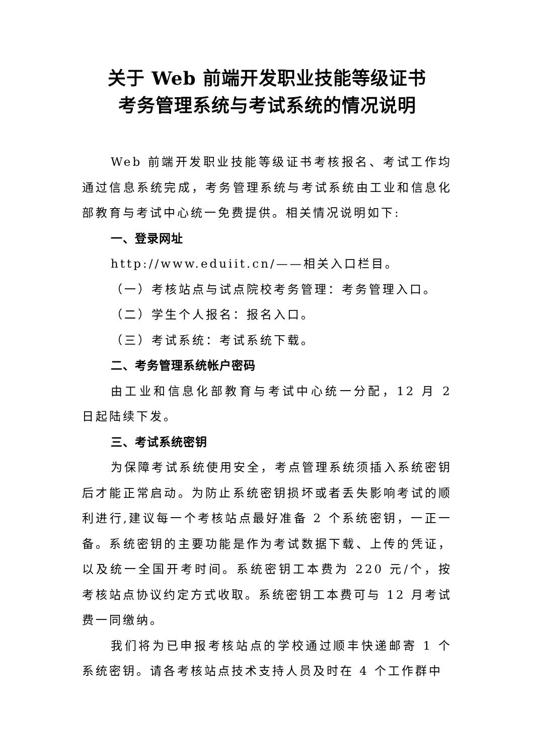关于 Web 前端开发职业技能等级证书
考务管理系统与考试系统的情况说明
Web 前端开发职业技能等级证书考核报名、考试工作均通过信息系统完成，考务管理系统与考试系统由工业和信息化部教育与考试中心统一免费提供。相关情况说明如下:
一、登录网址
http://www.eduiit.cn/——相关入口栏目。
（一）考核站点与试点院校考务管理：考务管理入口。
（二）学生个人报名：报名入口。
（三）考试系统：考试系统下载。
二、考务管理系统帐户密码
由工业和信息化部教育与考试中心统一分配，12 月 2 日起陆续下发。
三、考试系统密钥
为保障考试系统使用安全，考点管理系统须插入系统密钥后才能正常启动。为防止系统密钥损坏或者丢失影响考试的顺利进行,建议每一个考核站点最好准备 2 个系统密钥，一正一备。系统密钥的主要功能是作为考试数据下载、上传的凭证，以及统一全国开考时间。系统密钥工本费为 220 元/个，按考核站点协议约定方式收取。系统密钥工本费可与 12 月考试费一同缴纳。
我们将为已申报考核站点的学校通过顺丰快递邮寄 1 个系统密钥。请各考核站点技术支持人员及时在 4 个工作群中